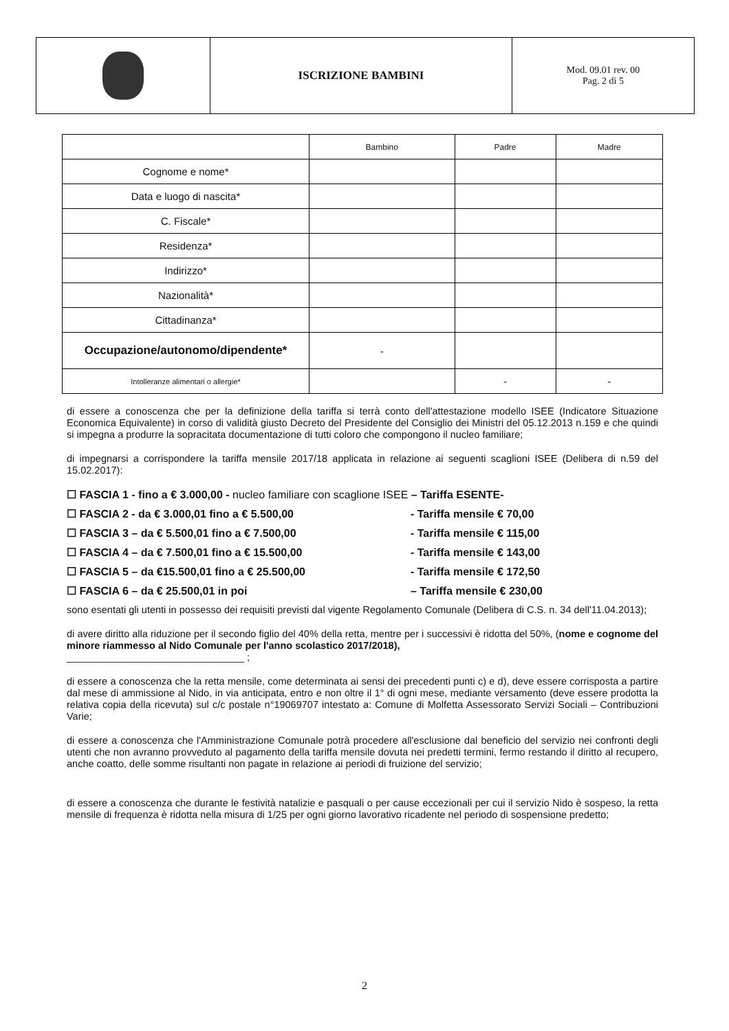| | ISCRIZIONE BAMBINI | Mod. 09.01 rev. 00 Pag. 2 di 5 |
| | Bambino | Padre | Madre |
| --- | --- | --- | --- |
| Cognome e nome* | | | |
| Data e luogo di nascita* | | | |
| C. Fiscale* | | | |
| Residenza* | | | |
| Indirizzo* | | | |
| Nazionalità* | | | |
| Cittadinanza* | | | |
| Occupazione/autonomo/dipendente* | - | | |
| Intolleranze alimentari o allergie* | | - | - |
di essere a conoscenza che per la definizione della tariffa si terrà conto dell'attestazione modello ISEE (Indicatore Situazione Economica Equivalente) in corso di validità giusto Decreto del Presidente del Consiglio dei Ministri del 05.12.2013 n.159 e che quindi si impegna a produrre la sopracitata documentazione di tutti coloro che compongono il nucleo familiare;
di impegnarsi a corrispondere la tariffa mensile 2017/18 applicata in relazione ai seguenti scaglioni ISEE (Delibera di n.59 del 15.02.2017):
☐ FASCIA 1 - fino a € 3.000,00 - nucleo familiare con scaglione ISEE – Tariffa ESENTE-
☐ FASCIA 2 - da € 3.000,01 fino a € 5.500,00 - Tariffa mensile € 70,00
☐ FASCIA 3 – da € 5.500,01 fino a € 7.500,00 - Tariffa mensile € 115,00
☐ FASCIA 4 – da € 7.500,01 fino a € 15.500,00 - Tariffa mensile € 143,00
☐ FASCIA 5 – da €15.500,01 fino a € 25.500,00 - Tariffa mensile € 172,50
☐ FASCIA 6 – da € 25.500,01 in poi – Tariffa mensile € 230,00
sono esentati gli utenti in possesso dei requisiti previsti dal vigente Regolamento Comunale (Delibera di C.S. n. 34 dell'11.04.2013);
di avere diritto alla riduzione per il secondo figlio del 40% della retta, mentre per i successivi è ridotta del 50%, (nome e cognome del minore riammesso al Nido Comunale per l'anno scolastico 2017/2018),
________________________________ ;
di essere a conoscenza che la retta mensile, come determinata ai sensi dei precedenti punti c) e d), deve essere corrisposta a partire dal mese di ammissione al Nido, in via anticipata, entro e non oltre il 1° di ogni mese, mediante versamento (deve essere prodotta la relativa copia della ricevuta) sul c/c postale n°19069707 intestato a: Comune di Molfetta Assessorato Servizi Sociali – Contribuzioni Varie;
di essere a conoscenza che l'Amministrazione Comunale potrà procedere all'esclusione dal beneficio del servizio nei confronti degli utenti che non avranno provveduto al pagamento della tariffa mensile dovuta nei predetti termini, fermo restando il diritto al recupero, anche coatto, delle somme risultanti non pagate in relazione ai periodi di fruizione del servizio;
di essere a conoscenza che durante le festività natalizie e pasquali o per cause eccezionali per cui il servizio Nido è sospeso, la retta mensile di frequenza è ridotta nella misura di 1/25 per ogni giorno lavorativo ricadente nel periodo di sospensione predetto;
2